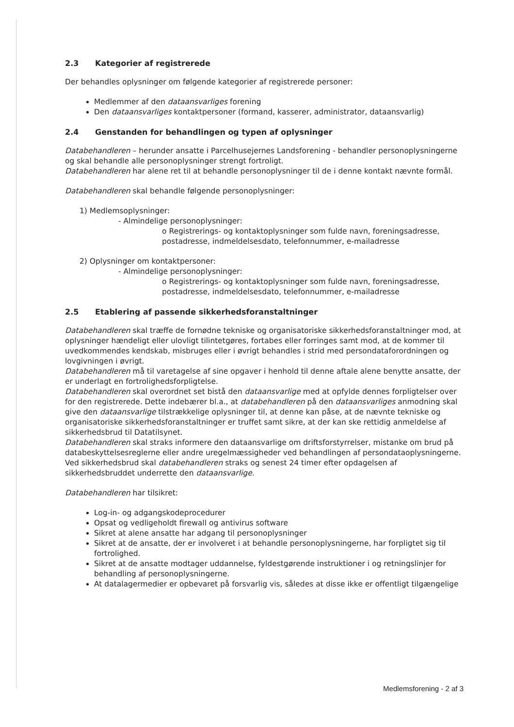2.3 Kategorier af registrerede
Der behandles oplysninger om følgende kategorier af registrerede personer:
Medlemmer af den dataansvarliges forening
Den dataansvarliges kontaktpersoner (formand, kasserer, administrator, dataansvarlig)
2.4 Genstanden for behandlingen og typen af oplysninger
Databehandleren – herunder ansatte i Parcelhusejernes Landsforening - behandler personoplysningerne og skal behandle alle personoplysninger strengt fortroligt.
Databehandleren har alene ret til at behandle personoplysninger til de i denne kontakt nævnte formål.
Databehandleren skal behandle følgende personoplysninger:
1) Medlemsoplysninger:
- Almindelige personoplysninger:
o Registrerings- og kontaktoplysninger som fulde navn, foreningsadresse, postadresse, indmeldelsesdato, telefonnummer, e-mailadresse
2) Oplysninger om kontaktpersoner:
- Almindelige personoplysninger:
o Registrerings- og kontaktoplysninger som fulde navn, foreningsadresse, postadresse, indmeldelsesdato, telefonnummer, e-mailadresse
2.5 Etablering af passende sikkerhedsforanstaltninger
Databehandleren skal træffe de fornødne tekniske og organisatoriske sikkerhedsforanstaltninger mod, at oplysninger hændeligt eller ulovligt tilintetgøres, fortabes eller forringes samt mod, at de kommer til uvedkommendes kendskab, misbruges eller i øvrigt behandles i strid med persondataforordningen og lovgivningen i øvrigt.
Databehandleren må til varetagelse af sine opgaver i henhold til denne aftale alene benytte ansatte, der er underlagt en fortrolighedsforpligtelse.
Databehandleren skal overordnet set bistå den dataansvarlige med at opfylde dennes forpligtelser over for den registrerede. Dette indebærer bl.a., at databehandleren på den dataansvarliges anmodning skal give den dataansvarlige tilstrækkelige oplysninger til, at denne kan påse, at de nævnte tekniske og organisatoriske sikkerhedsforanstaltninger er truffet samt sikre, at der kan ske rettidig anmeldelse af sikkerhedsbrud til Datatilsynet.
Databehandleren skal straks informere den dataansvarlige om driftsforstyrrelser, mistanke om brud på databeskyttelsesreglerne eller andre uregelmæssigheder ved behandlingen af persondataoplysningerne. Ved sikkerhedsbrud skal databehandleren straks og senest 24 timer efter opdagelsen af sikkerhedsbruddet underrette den dataansvarlige.
Databehandleren har tilsikret:
Log-in- og adgangskodeprocedurer
Opsat og vedligeholdt firewall og antivirus software
Sikret at alene ansatte har adgang til personoplysninger
Sikret at de ansatte, der er involveret i at behandle personoplysningerne, har forpligtet sig til fortrolighed.
Sikret at de ansatte modtager uddannelse, fyldestgørende instruktioner i og retningslinjer for behandling af personoplysningerne.
At datalagermedier er opbevaret på forsvarlig vis, således at disse ikke er offentligt tilgængelige
Medlemsforening - 2 af 3